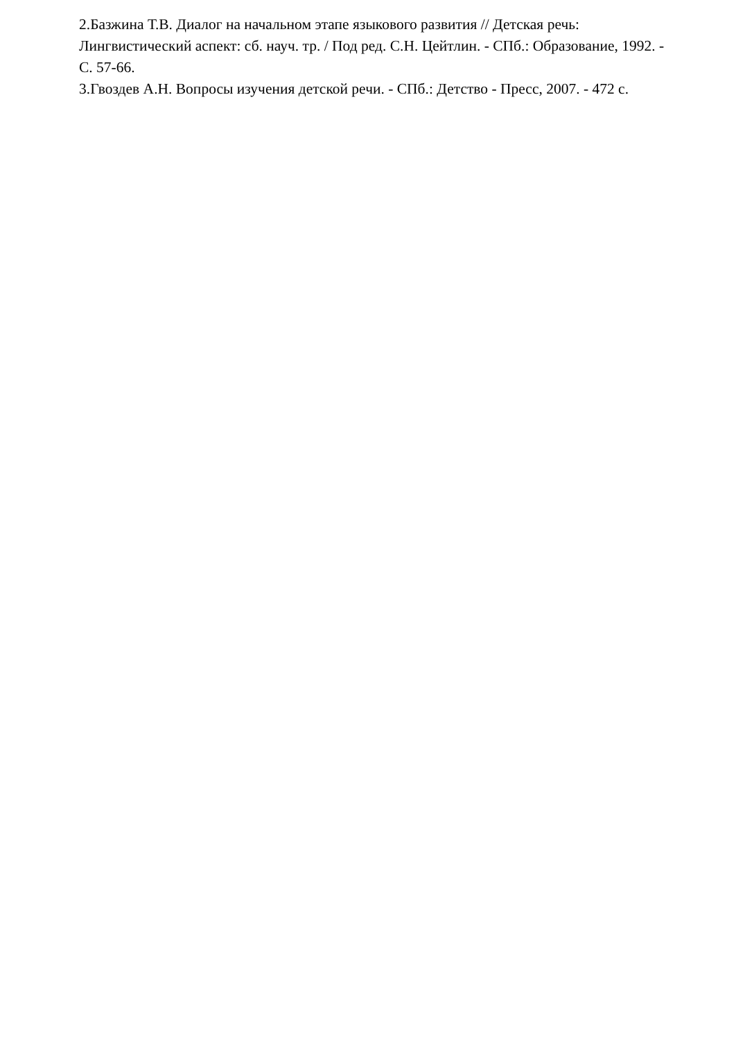2.Базжина Т.В. Диалог на начальном этапе языкового развития // Детская речь: Лингвистический аспект: сб. науч. тр. / Под ред. С.Н. Цейтлин. - СПб.: Образование, 1992. - С. 57-66.
3.Гвоздев А.Н. Вопросы изучения детской речи. - СПб.: Детство - Пресс, 2007. - 472 с.